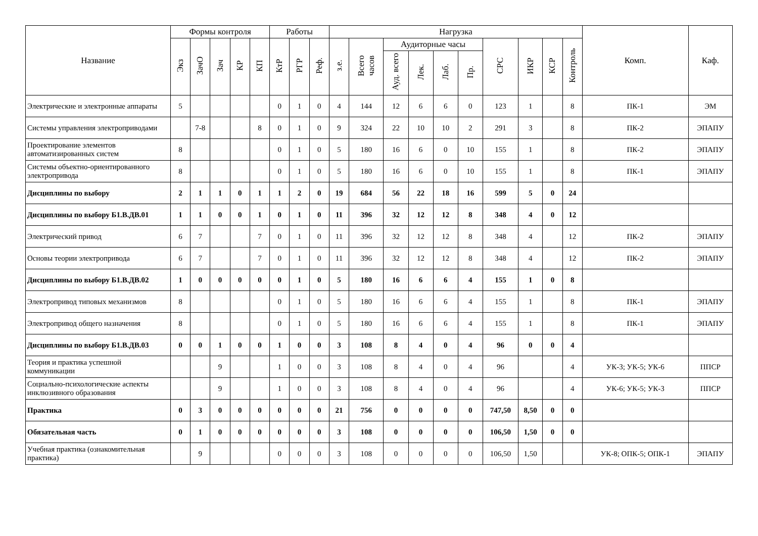| Название | Формы контроля | | | | | Работы | | | Нагрузка | | | | | | | | | | Комп. | Каф. |
| --- | --- | --- | --- | --- | --- | --- | --- | --- | --- | --- | --- | --- | --- | --- | --- | --- | --- | --- | --- | --- |
| | Экз | ЗачО | Зач | КР | КП | КтР | РГР | Реф. | з.е. | Всего часов | Аудиторные часы | | | | СРС | ИКР | КСР | Контроль | | |
| | | | | | | | | | | | Ауд. всего | Лек. | Лаб. | Пр. | | | | | | |
| Электрические и электронные аппараты | 5 | | | | | 0 | 1 | 0 | 4 | 144 | 12 | 6 | 6 | 0 | 123 | 1 | | 8 | ПК-1 | ЭМ |
| Системы управления электроприводами | | 7-8 | | | 8 | 0 | 1 | 0 | 9 | 324 | 22 | 10 | 10 | 2 | 291 | 3 | | 8 | ПК-2 | ЭПАПУ |
| Проектирование элементов автоматизированных систем | 8 | | | | | 0 | 1 | 0 | 5 | 180 | 16 | 6 | 0 | 10 | 155 | 1 | | 8 | ПК-2 | ЭПАПУ |
| Системы объектно-ориентированного электропривода | 8 | | | | | 0 | 1 | 0 | 5 | 180 | 16 | 6 | 0 | 10 | 155 | 1 | | 8 | ПК-1 | ЭПАПУ |
| Дисциплины по выбору | 2 | 1 | 1 | 0 | 1 | 1 | 2 | 0 | 19 | 684 | 56 | 22 | 18 | 16 | 599 | 5 | 0 | 24 | | |
| Дисциплины по выбору Б1.В.ДВ.01 | 1 | 1 | 0 | 0 | 1 | 0 | 1 | 0 | 11 | 396 | 32 | 12 | 12 | 8 | 348 | 4 | 0 | 12 | | |
| Электрический привод | 6 | 7 | | | 7 | 0 | 1 | 0 | 11 | 396 | 32 | 12 | 12 | 8 | 348 | 4 | | 12 | ПК-2 | ЭПАПУ |
| Основы теории электропривода | 6 | 7 | | | 7 | 0 | 1 | 0 | 11 | 396 | 32 | 12 | 12 | 8 | 348 | 4 | | 12 | ПК-2 | ЭПАПУ |
| Дисциплины по выбору Б1.В.ДВ.02 | 1 | 0 | 0 | 0 | 0 | 0 | 1 | 0 | 5 | 180 | 16 | 6 | 6 | 4 | 155 | 1 | 0 | 8 | | |
| Электропривод типовых механизмов | 8 | | | | | 0 | 1 | 0 | 5 | 180 | 16 | 6 | 6 | 4 | 155 | 1 | | 8 | ПК-1 | ЭПАПУ |
| Электропривод общего назначения | 8 | | | | | 0 | 1 | 0 | 5 | 180 | 16 | 6 | 6 | 4 | 155 | 1 | | 8 | ПК-1 | ЭПАПУ |
| Дисциплины по выбору Б1.В.ДВ.03 | 0 | 0 | 1 | 0 | 0 | 1 | 0 | 0 | 3 | 108 | 8 | 4 | 0 | 4 | 96 | 0 | 0 | 4 | | |
| Теория и практика успешной коммуникации | | | 9 | | | 1 | 0 | 0 | 3 | 108 | 8 | 4 | 0 | 4 | 96 | | | 4 | УК-3; УК-5; УК-6 | ППСР |
| Социально-психологические аспекты инклюзивного образования | | | 9 | | | 1 | 0 | 0 | 3 | 108 | 8 | 4 | 0 | 4 | 96 | | | 4 | УК-6; УК-5; УК-3 | ППСР |
| Практика | 0 | 3 | 0 | 0 | 0 | 0 | 0 | 0 | 21 | 756 | 0 | 0 | 0 | 0 | 747,50 | 8,50 | 0 | 0 | | |
| Обязательная часть | 0 | 1 | 0 | 0 | 0 | 0 | 0 | 0 | 3 | 108 | 0 | 0 | 0 | 0 | 106,50 | 1,50 | 0 | 0 | | |
| Учебная практика (ознакомительная практика) | | 9 | | | | 0 | 0 | 0 | 3 | 108 | 0 | 0 | 0 | 0 | 106,50 | 1,50 | | | УК-8; ОПК-5; ОПК-1 | ЭПАПУ |